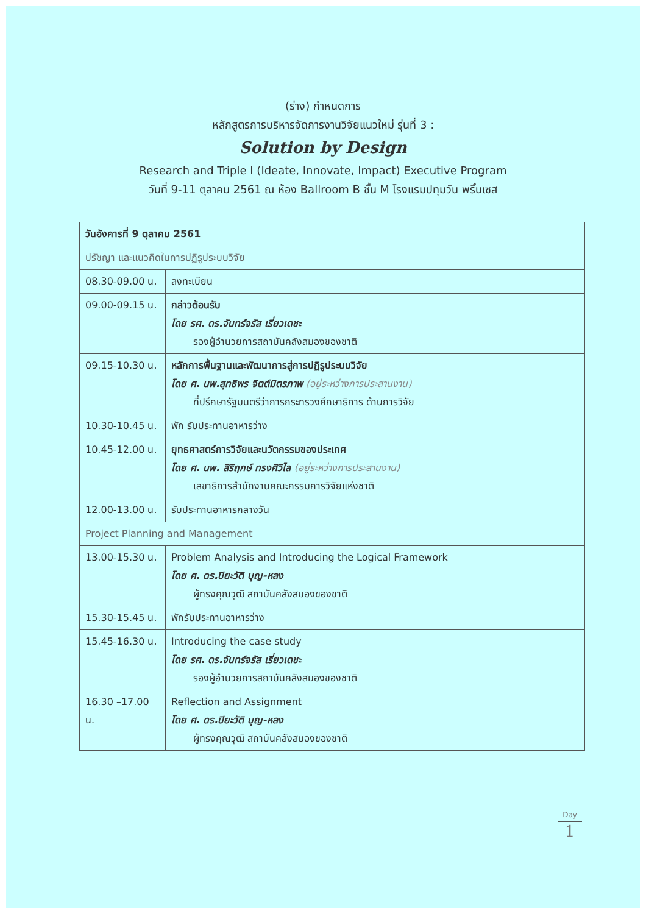(ร่าง) กำหนดการ
หลักสูตรการบริหารจัดการงานวิจัยแนวใหม่ รุ่นที่ 3 :
Solution by Design
Research and Triple I (Ideate, Innovate, Impact) Executive Program
วันที่ 9-11 ตุลาคม 2561 ณ ห้อง Ballroom B ชั้น M โรงแรมปทุมวัน พริ้นเซส
| วันอังคารที่ 9 ตุลาคม 2561 | |
| --- | --- |
| ปรัชญา และแนวคิดในการปฏิรูประบบวิจัย | |
| 08.30-09.00 น. | ลงทะเบียน |
| 09.00-09.15 น. | กล่าวต้อนรับ โดย รศ. ดร.จันทร์จรัส เรี่ยวเดชะ รองผู้อำนวยการสถาบันคลังสมองของชาติ |
| 09.15-10.30 น. | หลักการพื้นฐานและพัฒนาการสู่การปฏิรูประบบวิจัย โดย ศ. นพ.สุทธิพร จิตต์มิตรภาพ (อยู่ระหว่างการประสานงาน) ที่ปรึกษารัฐมนตรีว่าการกระทรวงศึกษาธิการ ด้านการวิจัย |
| 10.30-10.45 น. | พัก รับประทานอาหารว่าง |
| 10.45-12.00 น. | ยุทธศาสตร์การวิจัยและนวัตกรรมของประเทศ โดย ศ. นพ. สิริฤกษ์ ทรงศิวิไล (อยู่ระหว่างการประสานงาน) เลขาธิการสำนักงานคณะกรรมการวิจัยแห่งชาติ |
| 12.00-13.00 น. | รับประทานอาหารกลางวัน |
| Project Planning and Management | |
| 13.00-15.30 น. | Problem Analysis and Introducing the Logical Framework โดย ศ. ดร.ปิยะวัติ บุญ-หลง ผู้ทรงคุณวุฒิ สถาบันคลังสมองของชาติ |
| 15.30-15.45 น. | พักรับประทานอาหารว่าง |
| 15.45-16.30 น. | Introducing the case study โดย รศ. ดร.จันทร์จรัส เรี่ยวเดชะ รองผู้อำนวยการสถาบันคลังสมองของชาติ |
| 16.30 –17.00 น. | Reflection and Assignment โดย ศ. ดร.ปิยะวัติ บุญ-หลง ผู้ทรงคุณวุฒิ สถาบันคลังสมองของชาติ |
Day
1